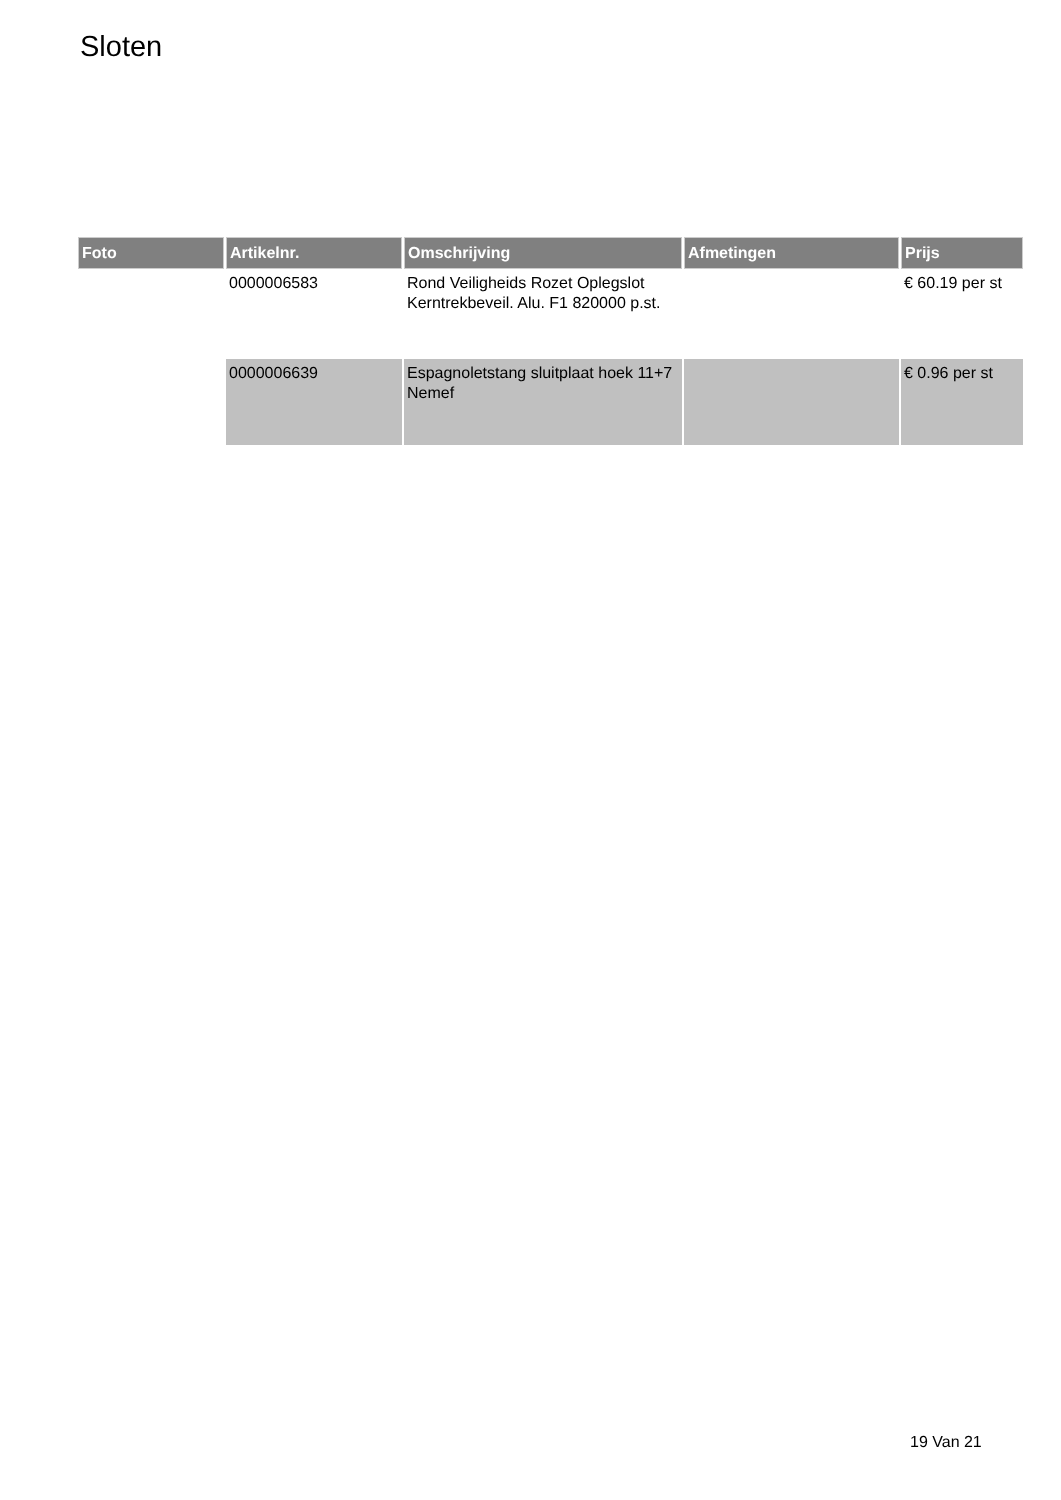Sloten
| Foto | Artikelnr. | Omschrijving | Afmetingen | Prijs |
| --- | --- | --- | --- | --- |
| | 0000006583 | Rond Veiligheids Rozet Oplegslot Kerntrekbeveil. Alu. F1 820000 p.st. | | € 60.19 per st |
| | 0000006639 | Espagnoletstang sluitplaat hoek 11+7 Nemef | | € 0.96 per st |
19 Van 21